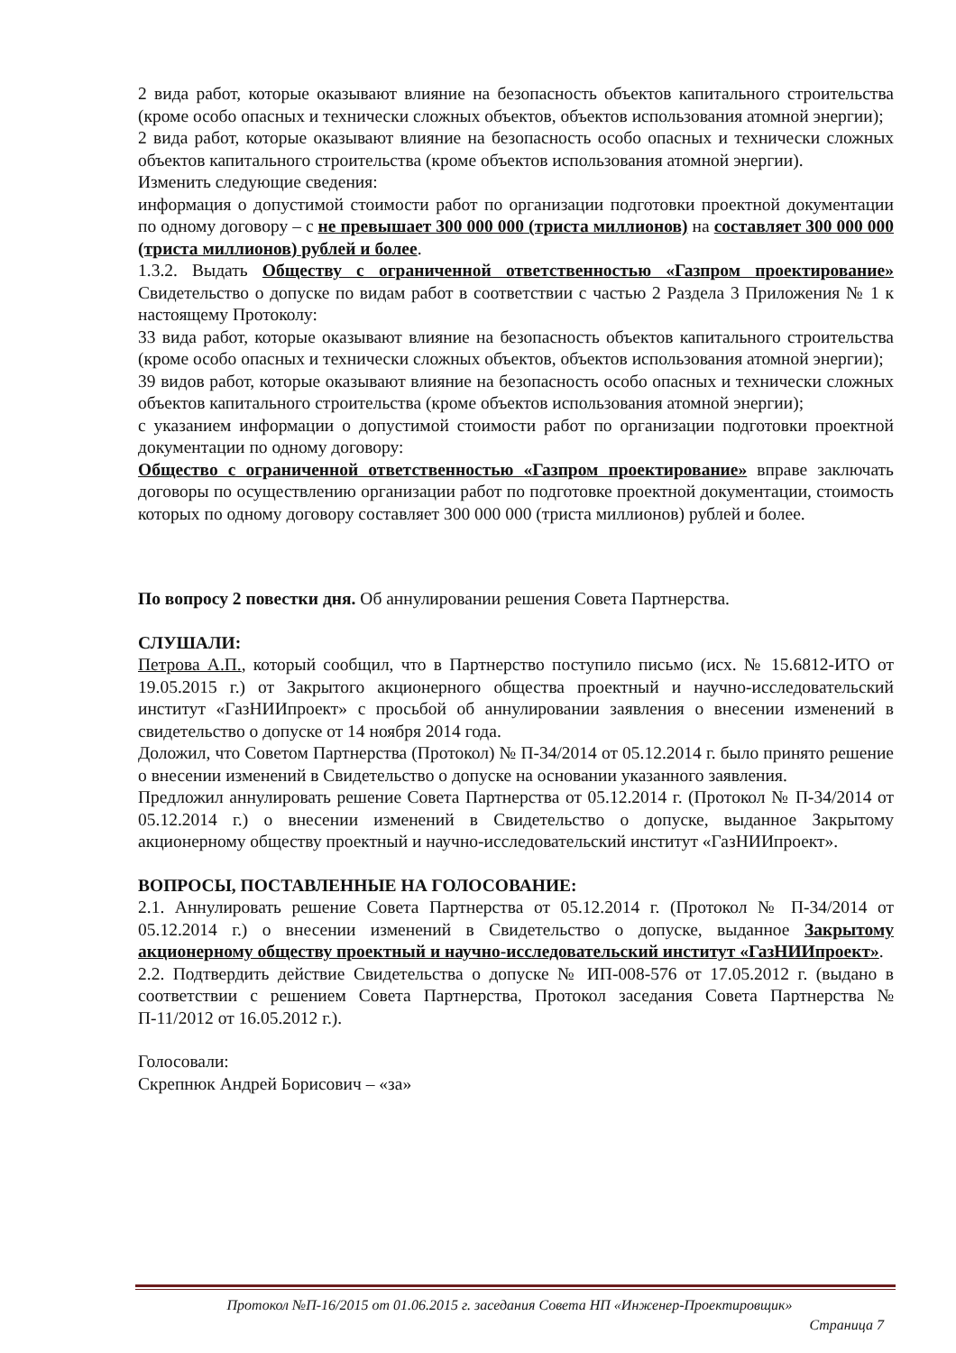2 вида работ, которые оказывают влияние на безопасность объектов капитального строительства (кроме особо опасных и технически сложных объектов, объектов использования атомной энергии);
2 вида работ, которые оказывают влияние на безопасность особо опасных и технически сложных объектов капитального строительства (кроме объектов использования атомной энергии).
Изменить следующие сведения:
информация о допустимой стоимости работ по организации подготовки проектной документации по одному договору – с не превышает 300 000 000 (триста миллионов) на составляет 300 000 000 (триста миллионов) рублей и более.
1.3.2. Выдать Обществу с ограниченной ответственностью «Газпром проектирование» Свидетельство о допуске по видам работ в соответствии с частью 2 Раздела 3 Приложения № 1 к настоящему Протоколу:
33 вида работ, которые оказывают влияние на безопасность объектов капитального строительства (кроме особо опасных и технически сложных объектов, объектов использования атомной энергии);
39 видов работ, которые оказывают влияние на безопасность особо опасных и технически сложных объектов капитального строительства (кроме объектов использования атомной энергии);
с указанием информации о допустимой стоимости работ по организации подготовки проектной документации по одному договору:
Общество с ограниченной ответственностью «Газпром проектирование» вправе заключать договоры по осуществлению организации работ по подготовке проектной документации, стоимость которых по одному договору составляет 300 000 000 (триста миллионов) рублей и более.
По вопросу 2 повестки дня. Об аннулировании решения Совета Партнерства.
СЛУШАЛИ:
Петрова А.П., который сообщил, что в Партнерство поступило письмо (исх. № 15.6812-ИТО от 19.05.2015 г.) от Закрытого акционерного общества проектный и научно-исследовательский институт «ГазНИИпроект» с просьбой об аннулировании заявления о внесении изменений в свидетельство о допуске от 14 ноября 2014 года.
Доложил, что Советом Партнерства (Протокол) № П-34/2014 от 05.12.2014 г. было принято решение о внесении изменений в Свидетельство о допуске на основании указанного заявления.
Предложил аннулировать решение Совета Партнерства от 05.12.2014 г. (Протокол № П-34/2014 от 05.12.2014 г.) о внесении изменений в Свидетельство о допуске, выданное Закрытому акционерному обществу проектный и научно-исследовательский институт «ГазНИИпроект».
ВОПРОСЫ, ПОСТАВЛЕННЫЕ НА ГОЛОСОВАНИЕ:
2.1. Аннулировать решение Совета Партнерства от 05.12.2014 г. (Протокол № П-34/2014 от 05.12.2014 г.) о внесении изменений в Свидетельство о допуске, выданное Закрытому акционерному обществу проектный и научно-исследовательский институт «ГазНИИпроект».
2.2. Подтвердить действие Свидетельства о допуске № ИП-008-576 от 17.05.2012 г. (выдано в соответствии с решением Совета Партнерства, Протокол заседания Совета Партнерства № П-11/2012 от 16.05.2012 г.).
Голосовали:
Скрепнюк Андрей Борисович – «за»
Протокол №П-16/2015 от 01.06.2015 г. заседания Совета НП «Инженер-Проектировщик»
Страница 7